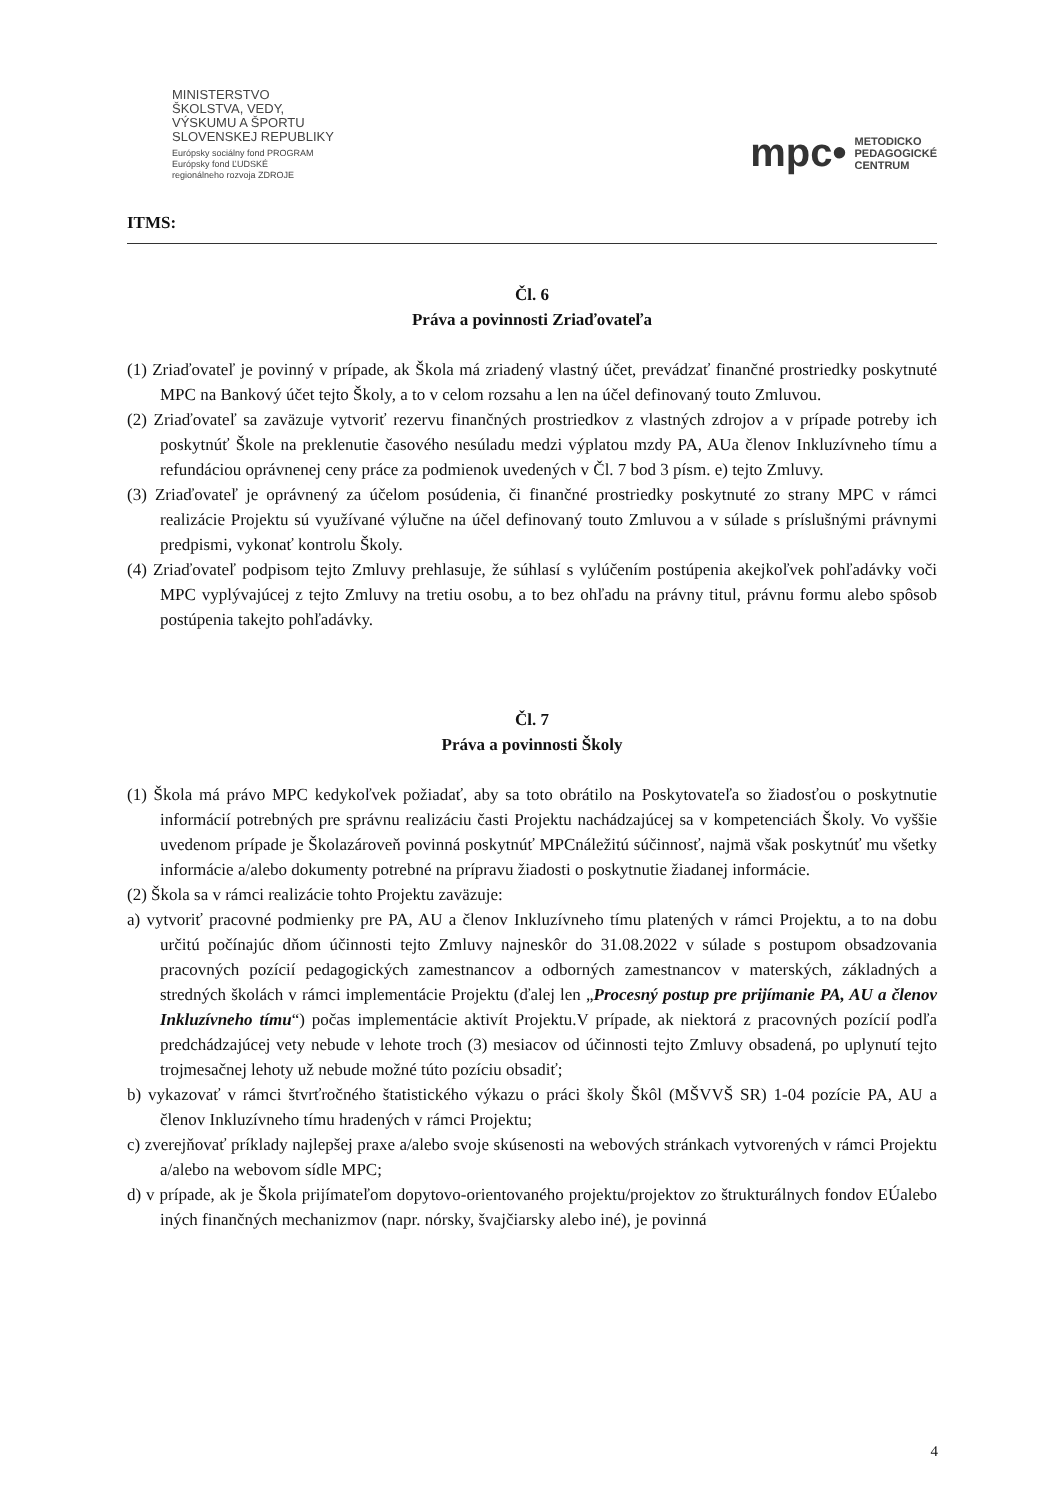MINISTERSTVO
ŠKOLSTVA, VEDY,
VÝSKUMU A ŠPORTU
SLOVENSKEJ REPUBLIKY
Európsky sociálny fond PROGRAM
Európsky fond ĽUDSKÉ
regionálneho rozvoja ZDROJE
mpc• METODICKO
PEDAGOGICKÉ
CENTRUM
ITMS:
Čl. 6
Práva a povinnosti Zriaďovateľa
(1) Zriaďovateľ je povinný v prípade, ak Škola má zriadený vlastný účet, prevádzať finančné prostriedky poskytnuté MPC na Bankový účet tejto Školy, a to v celom rozsahu a len na účel definovaný touto Zmluvou.
(2) Zriaďovateľ sa zaväzuje vytvoriť rezervu finančných prostriedkov z vlastných zdrojov a v prípade potreby ich poskytnúť Škole na preklenutie časového nesúladu medzi výplatou mzdy PA, AUa členov Inkluzívneho tímu a refundáciou oprávnenej ceny práce za podmienok uvedených v Čl. 7 bod 3 písm. e) tejto Zmluvy.
(3) Zriaďovateľ je oprávnený za účelom posúdenia, či finančné prostriedky poskytnuté zo strany MPC v rámci realizácie Projektu sú využívané výlučne na účel definovaný touto Zmluvou a v súlade s príslušnými právnymi predpismi, vykonať kontrolu Školy.
(4) Zriaďovateľ podpisom tejto Zmluvy prehlasuje, že súhlasí s vylúčením postúpenia akejkoľvek pohľadávky voči MPC vyplývajúcej z tejto Zmluvy na tretiu osobu, a to bez ohľadu na právny titul, právnu formu alebo spôsob postúpenia takejto pohľadávky.
Čl. 7
Práva a povinnosti Školy
(1) Škola má právo MPC kedykoľvek požiadať, aby sa toto obrátilo na Poskytovateľa so žiadosťou o poskytnutie informácií potrebných pre správnu realizáciu časti Projektu nachádzajúcej sa v kompetenciách Školy. Vo vyššie uvedenom prípade je Školazároveň povinná poskytnúť MPCnáležitú súčinnosť, najmä však poskytnúť mu všetky informácie a/alebo dokumenty potrebné na prípravu žiadosti o poskytnutie žiadanej informácie.
(2) Škola sa v rámci realizácie tohto Projektu zaväzuje:
a) vytvoriť pracovné podmienky pre PA, AU a členov Inkluzívneho tímu platených v rámci Projektu, a to na dobu určitú počínajúc dňom účinnosti tejto Zmluvy najneskôr do 31.08.2022 v súlade s postupom obsadzovania pracovných pozícií pedagogických zamestnancov a odborných zamestnancov v materských, základných a stredných školách v rámci implementácie Projektu (ďalej len „Procesný postup pre prijímanie PA, AU a členov Inkluzívneho tímu“) počas implementácie aktivít Projektu.V prípade, ak niektorá z pracovných pozícií podľa predchádzajúcej vety nebude v lehote troch (3) mesiacov od účinnosti tejto Zmluvy obsadená, po uplynutí tejto trojmesačnej lehoty už nebude možné túto pozíciu obsadiť;
b) vykazovať v rámci štvrťročného štatistického výkazu o práci školy Škôl (MŠVVŠ SR) 1-04 pozície PA, AU a členov Inkluzívneho tímu hradených v rámci Projektu;
c) zverejňovať príklady najlepšej praxe a/alebo svoje skúsenosti na webových stránkach vytvorených v rámci Projektu a/alebo na webovom sídle MPC;
d) v prípade, ak je Škola prijímateľom dopytovo-orientovaného projektu/projektov zo štrukturálnych fondov EÚalebo iných finančných mechanizmov (napr. nórsky, švajčiarsky alebo iné), je povinná
4